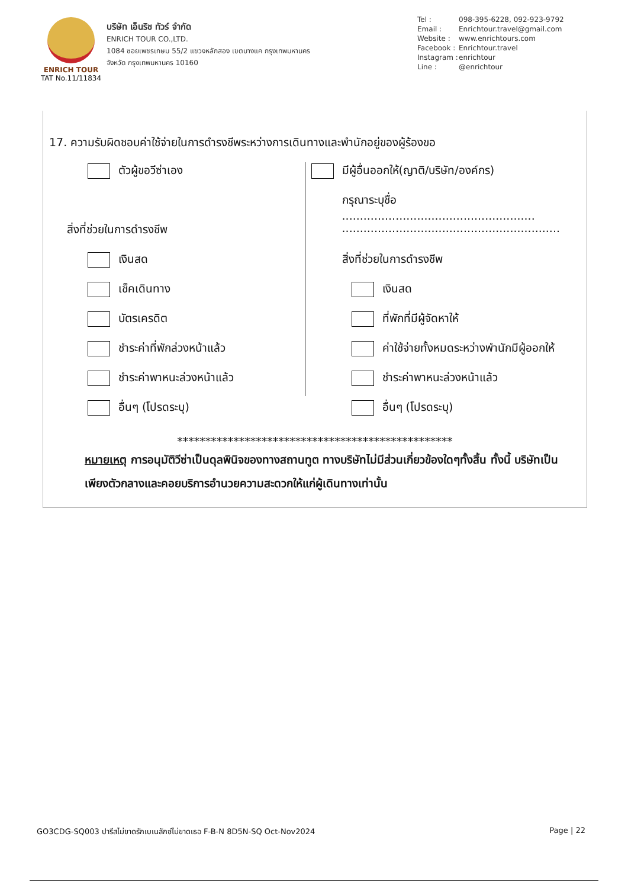ENRICH TOUR
TAT No.11/11834
บริษัท เอ็นริช ทัวร์ จำกัด
ENRICH TOUR CO.,LTD.
1084 ซอยเพชรเกษม 55/2 แขวงหลักสอง เขตบางแค กรุงเทพมหานคร
จังหวัด กรุงเทพมหานคร 10160
Tel : 098-395-6228, 092-923-9792
Email : Enrichtour.travel@gmail.com
Website : www.enrichtours.com
Facebook : Enrichtour.travel
Instagram : enrichtour
Line : @enrichtour
17. ความรับผิดชอบค่าใช้จ่ายในการดำรงชีพระหว่างการเดินทางและพำนักอยู่ของผู้ร้องขอ
ตัวผู้ขอวีซ่าเอง
สิ่งที่ช่วยในการดำรงชีพ
เงินสด
เช็คเดินทาง
บัตรเครดิต
ชำระค่าที่พักล่วงหน้าแล้ว
ชำระค่าพาหนะล่วงหน้าแล้ว
อื่นๆ (โปรดระบุ)
มีผู้อื่นออกให้(ญาติ/บริษัท/องค์กร)
กรุณาระบุชื่อ ......................................................
.............................................................
สิ่งที่ช่วยในการดำรงชีพ
เงินสด
ที่พักที่มีผู้จัดหาให้
ค่าใช้จ่ายทั้งหมดระหว่างพำนักมีผู้ออกให้
ชำระค่าพาหนะล่วงหน้าแล้ว
อื่นๆ (โปรดระบุ)
*************************************************
หมายเหตุ การอนุมัติวีซ่าเป็นดุลพินิจของทางสถานทูต ทางบริษัทไม่มีส่วนเกี่ยวข้องใดๆทั้งสิ้น ทั้งนี้ บริษัทเป็นเพียงตัวกลางและคอยบริการอำนวยความสะดวกให้แก่ผู้เดินทางเท่านั้น
GO3CDG-SQ003 ปารีสไม่ขาดรักเบเนลักซ์ไม่ขาดเธอ F-B-N 8D5N-SQ Oct-Nov2024 Page | 22